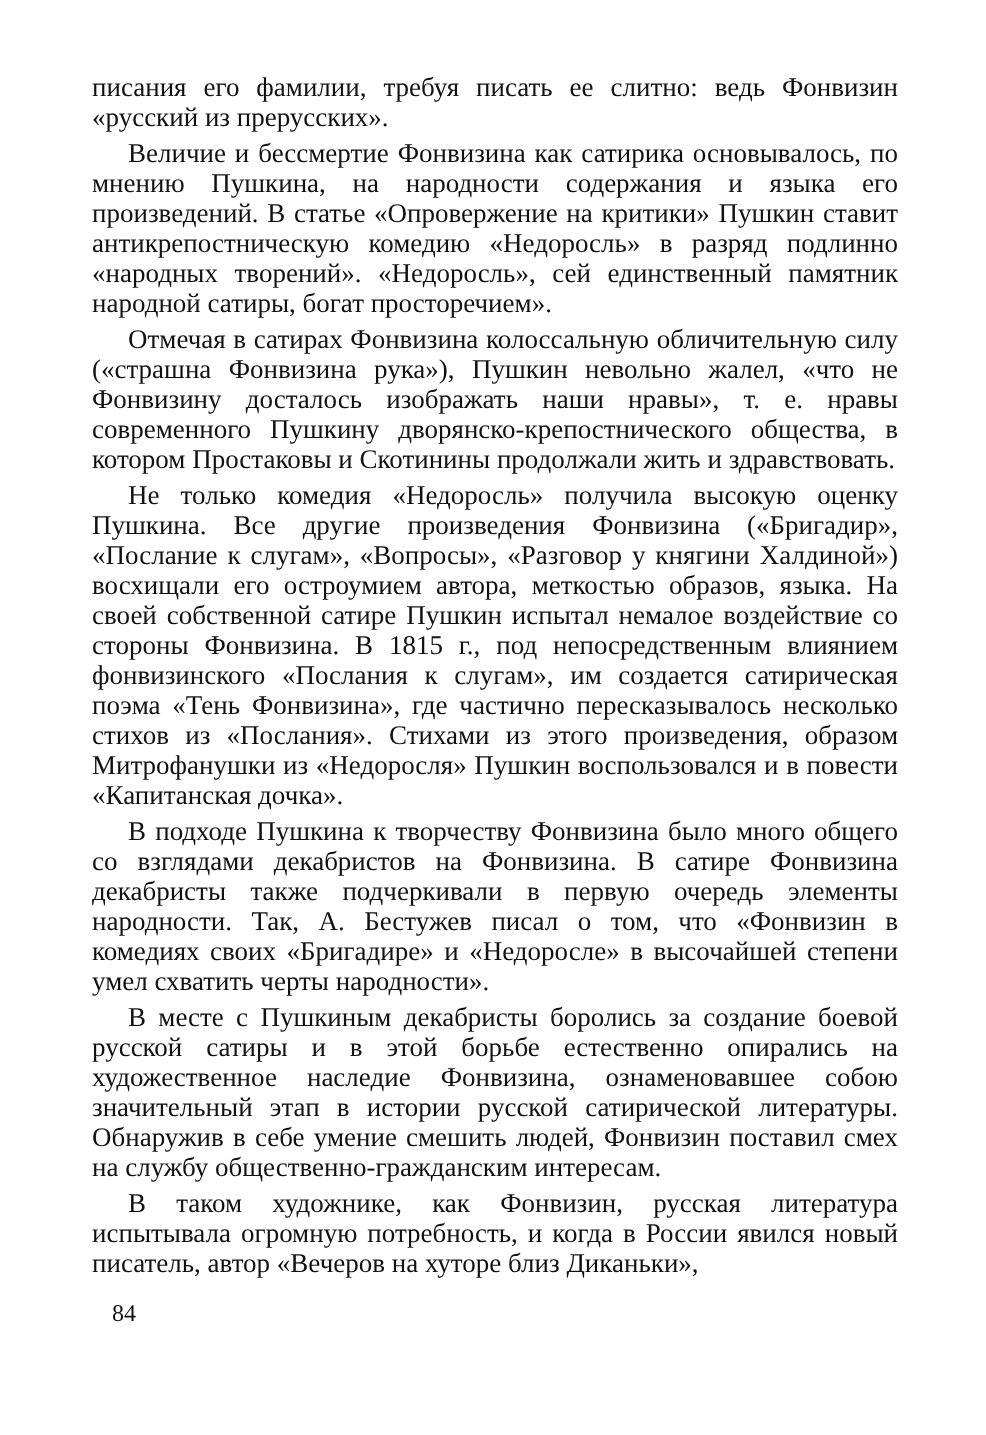писания его фамилии, требуя писать ее слитно: ведь Фонвизин «русский из прерусских».
Величие и бессмертие Фонвизина как сатирика основывалось, по мнению Пушкина, на народности содержания и языка его произведений. В статье «Опровержение на критики» Пушкин ставит антикрепостническую комедию «Недоросль» в разряд подлинно «народных творений». «Недоросль», сей единственный памятник народной сатиры, богат просторечием».
Отмечая в сатирах Фонвизина колоссальную обличительную силу («страшна Фонвизина рука»), Пушкин невольно жалел, «что не Фонвизину досталось изображать наши нравы», т. е. нравы современного Пушкину дворянско-крепостнического общества, в котором Простаковы и Скотинины продолжали жить и здравствовать.
Не только комедия «Недоросль» получила высокую оценку Пушкина. Все другие произведения Фонвизина («Бригадир», «Послание к слугам», «Вопросы», «Разговор у княгини Халдиной») восхищали его остроумием автора, меткостью образов, языка. На своей собственной сатире Пушкин испытал немалое воздействие со стороны Фонвизина. В 1815 г., под непосредственным влиянием фонвизинского «Послания к слугам», им создается сатирическая поэма «Тень Фонвизина», где частично пересказывалось несколько стихов из «Послания». Стихами из этого произведения, образом Митрофанушки из «Недоросля» Пушкин воспользовался и в повести «Капитанская дочка».
В подходе Пушкина к творчеству Фонвизина было много общего со взглядами декабристов на Фонвизина. В сатире Фонвизина декабристы также подчеркивали в первую очередь элементы народности. Так, А. Бестужев писал о том, что «Фонвизин в комедиях своих «Бригадире» и «Недоросле» в высочайшей степени умел схватить черты народности».
В месте с Пушкиным декабристы боролись за создание боевой русской сатиры и в этой борьбе естественно опирались на художественное наследие Фонвизина, ознаменовавшее собою значительный этап в истории русской сатирической литературы. Обнаружив в себе умение смешить людей, Фонвизин поставил смех на службу общественно-гражданским интересам.
В таком художнике, как Фонвизин, русская литература испытывала огромную потребность, и когда в России явился новый писатель, автор «Вечеров на хуторе близ Диканьки»,
84